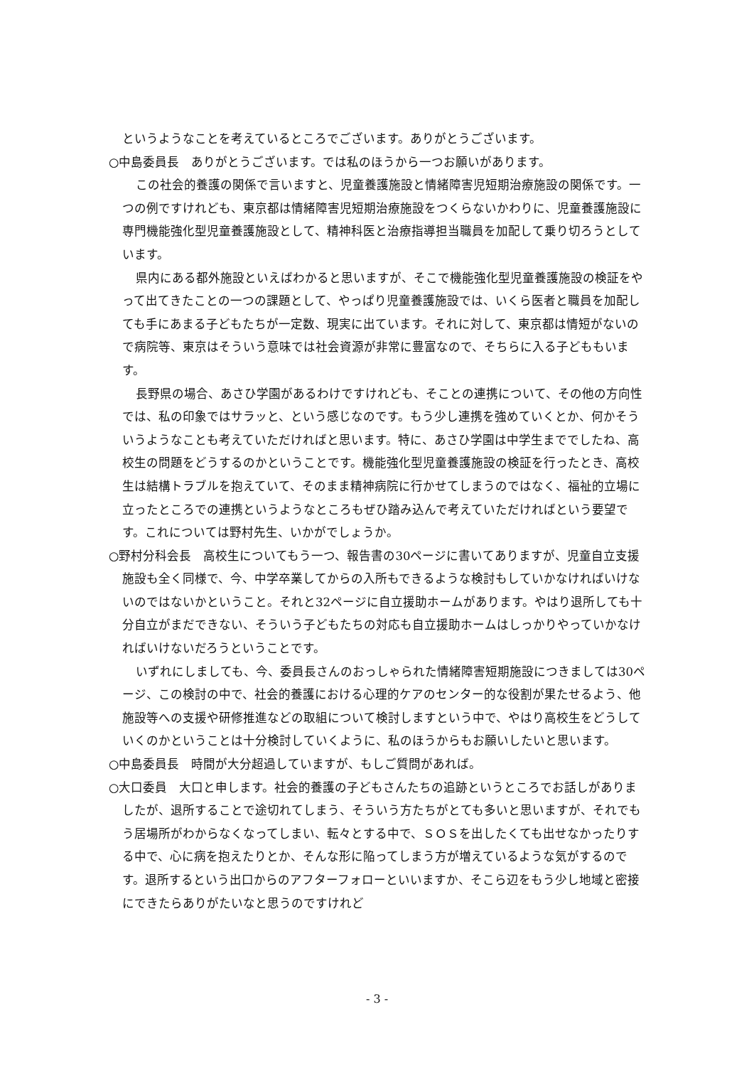というようなことを考えているところでございます。ありがとうございます。
○中島委員長　ありがとうございます。では私のほうから一つお願いがあります。
この社会的養護の関係で言いますと、児童養護施設と情緒障害児短期治療施設の関係です。一つの例ですけれども、東京都は情緒障害児短期治療施設をつくらないかわりに、児童養護施設に専門機能強化型児童養護施設として、精神科医と治療指導担当職員を加配して乗り切ろうとしています。
県内にある都外施設といえばわかると思いますが、そこで機能強化型児童養護施設の検証をやって出てきたことの一つの課題として、やっぱり児童養護施設では、いくら医者と職員を加配しても手にあまる子どもたちが一定数、現実に出ています。それに対して、東京都は情短がないので病院等、東京はそういう意味では社会資源が非常に豊富なので、そちらに入る子どももいます。
長野県の場合、あさひ学園があるわけですけれども、そことの連携について、その他の方向性では、私の印象ではサラッと、という感じなのです。もう少し連携を強めていくとか、何かそういうようなことも考えていただければと思います。特に、あさひ学園は中学生まででしたね、高校生の問題をどうするのかということです。機能強化型児童養護施設の検証を行ったとき、高校生は結構トラブルを抱えていて、そのまま精神病院に行かせてしまうのではなく、福祉的立場に立ったところでの連携というようなところもぜひ踏み込んで考えていただければという要望です。これについては野村先生、いかがでしょうか。
○野村分科会長　高校生についてもう一つ、報告書の30ページに書いてありますが、児童自立支援施設も全く同様で、今、中学卒業してからの入所もできるような検討もしていかなければいけないのではないかということ。それと32ページに自立援助ホームがあります。やはり退所しても十分自立がまだできない、そういう子どもたちの対応も自立援助ホームはしっかりやっていかなければいけないだろうということです。
いずれにしましても、今、委員長さんのおっしゃられた情緒障害短期施設につきましては30ページ、この検討の中で、社会的養護における心理的ケアのセンター的な役割が果たせるよう、他施設等への支援や研修推進などの取組について検討しますという中で、やはり高校生をどうしていくのかということは十分検討していくように、私のほうからもお願いしたいと思います。
○中島委員長　時間が大分超過していますが、もしご質問があれば。
○大口委員　大口と申します。社会的養護の子どもさんたちの追跡というところでお話しがありましたが、退所することで途切れてしまう、そういう方たちがとても多いと思いますが、それでもう居場所がわからなくなってしまい、転々とする中で、ＳＯＳを出したくても出せなかったりする中で、心に病を抱えたりとか、そんな形に陥ってしまう方が増えているような気がするのです。退所するという出口からのアフターフォローといいますか、そこら辺をもう少し地域と密接にできたらありがたいなと思うのですけれど
- 3 -